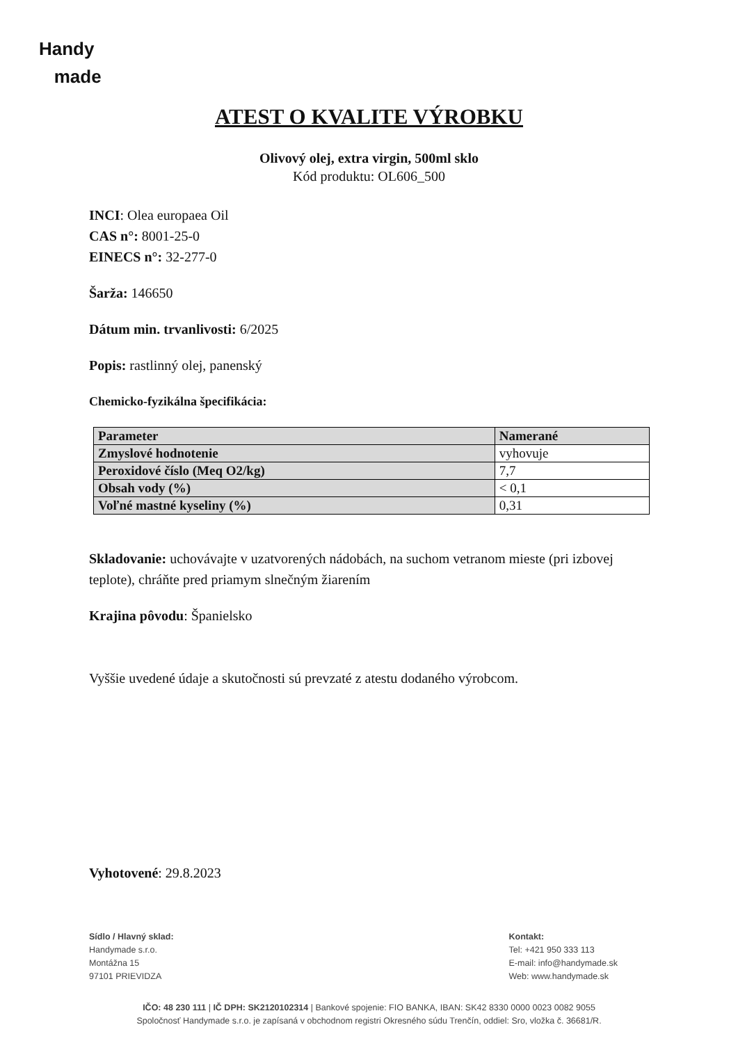Handy
made
ATEST O KVALITE VÝROBKU
Olivový olej, extra virgin, 500ml sklo
Kód produktu: OL606_500
INCI: Olea europaea Oil
CAS n°: 8001-25-0
EINECS n°: 32-277-0
Šarža: 146650
Dátum min. trvanlivosti: 6/2025
Popis: rastlinný olej, panenský
Chemicko-fyzikálna špecifikácia:
| Parameter | Namerané |
| --- | --- |
| Zmyslové hodnotenie | vyhovuje |
| Peroxidové číslo (Meq O2/kg) | 7,7 |
| Obsah vody (%) | < 0,1 |
| Voľné mastné kyseliny (%) | 0,31 |
Skladovanie: uchovávajte v uzatvorených nádobách, na suchom vetranom mieste (pri izbovej teplote), chráňte pred priamym slnečným žiarením
Krajina pôvodu: Španielsko
Vyššie uvedené údaje a skutočnosti sú prevzaté z atestu dodaného výrobcom.
Vyhotovené: 29.8.2023
Sídlo / Hlavný sklad:
Handymade s.r.o.
Montážna 15
97101 PRIEVIDZA
Kontakt:
Tel: +421 950 333 113
E-mail: info@handymade.sk
Web: www.handymade.sk
IČO: 48 230 111 | IČ DPH: SK2120102314 | Bankové spojenie: FIO BANKA, IBAN: SK42 8330 0000 0023 0082 9055
Spoločnosť Handymade s.r.o. je zapísaná v obchodnom registri Okresného súdu Trenčín, oddiel: Sro, vložka č. 36681/R.